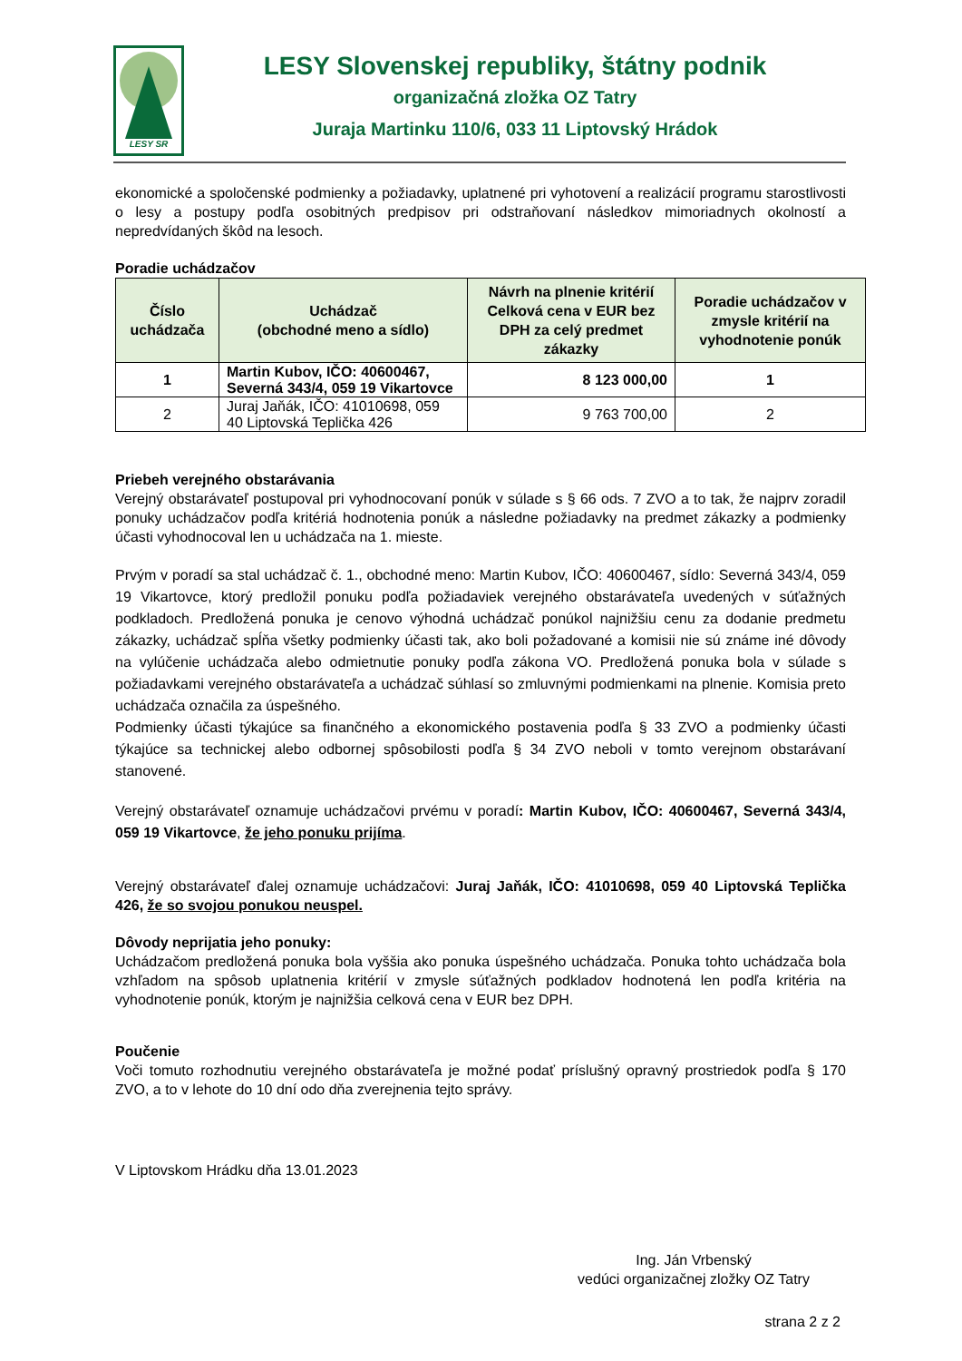LESY SR
LESY Slovenskej republiky, štátny podnik
organizačná zložka OZ Tatry
Juraja Martinku 110/6, 033 11 Liptovský Hrádok
ekonomické a spoločenské podmienky a požiadavky, uplatnené pri vyhotovení a realizácií programu starostlivosti o lesy a postupy podľa osobitných predpisov pri odstraňovaní následkov mimoriadnych okolností a nepredvídaných škôd na lesoch.
Poradie uchádzačov
| Číslo uchádzača | Uchádzač (obchodné meno a sídlo) | Návrh na plnenie kritérií Celková cena v EUR bez DPH za celý predmet zákazky | Poradie uchádzačov v zmysle kritérií na vyhodnotenie ponúk |
| --- | --- | --- | --- |
| 1 | Martin Kubov, IČO: 40600467, Severná 343/4, 059 19 Vikartovce | 8 123 000,00 | 1 |
| 2 | Juraj Jaňák, IČO: 41010698, 059 40 Liptovská Teplička 426 | 9 763 700,00 | 2 |
Priebeh verejného obstarávania
Verejný obstarávateľ postupoval pri vyhodnocovaní ponúk v súlade s § 66 ods. 7 ZVO a to tak, že najprv zoradil ponuky uchádzačov podľa kritériá hodnotenia ponúk a následne požiadavky na predmet zákazky a podmienky účasti vyhodnocoval len u uchádzača na 1. mieste.
Prvým v poradí sa stal uchádzač č. 1., obchodné meno: Martin Kubov, IČO: 40600467, sídlo: Severná 343/4, 059 19 Vikartovce, ktorý predložil ponuku podľa požiadaviek verejného obstarávateľa uvedených v súťažných podkladoch. Predložená ponuka je cenovo výhodná uchádzač ponúkol najnižšiu cenu za dodanie predmetu zákazky, uchádzač spĺňa všetky podmienky účasti tak, ako boli požadované a komisii nie sú známe iné dôvody na vylúčenie uchádzača alebo odmietnutie ponuky podľa zákona VO. Predložená ponuka bola v súlade s požiadavkami verejného obstarávateľa a uchádzač súhlasí so zmluvnými podmienkami na plnenie. Komisia preto uchádzača označila za úspešného.
Podmienky účasti týkajúce sa finančného a ekonomického postavenia podľa § 33 ZVO a podmienky účasti týkajúce sa technickej alebo odbornej spôsobilosti podľa § 34 ZVO neboli v tomto verejnom obstarávaní stanovené.
Verejný obstarávateľ oznamuje uchádzačovi prvému v poradí: Martin Kubov, IČO: 40600467, Severná 343/4, 059 19 Vikartovce, že jeho ponuku prijíma.
Verejný obstarávateľ ďalej oznamuje uchádzačovi: Juraj Jaňák, IČO: 41010698, 059 40 Liptovská Teplička 426, že so svojou ponukou neuspel.
Dôvody neprijatia jeho ponuky:
Uchádzačom predložená ponuka bola vyššia ako ponuka úspešného uchádzača. Ponuka tohto uchádzača bola vzhľadom na spôsob uplatnenia kritérií v zmysle súťažných podkladov hodnotená len podľa kritéria na vyhodnotenie ponúk, ktorým je najnižšia celková cena v EUR bez DPH.
Poučenie
Voči tomuto rozhodnutiu verejného obstarávateľa je možné podať príslušný opravný prostriedok podľa § 170 ZVO, a to v lehote do 10 dní odo dňa zverejnenia tejto správy.
V Liptovskom Hrádku dňa 13.01.2023
Ing. Ján Vrbenský
vedúci organizačnej zložky OZ Tatry
strana 2 z 2